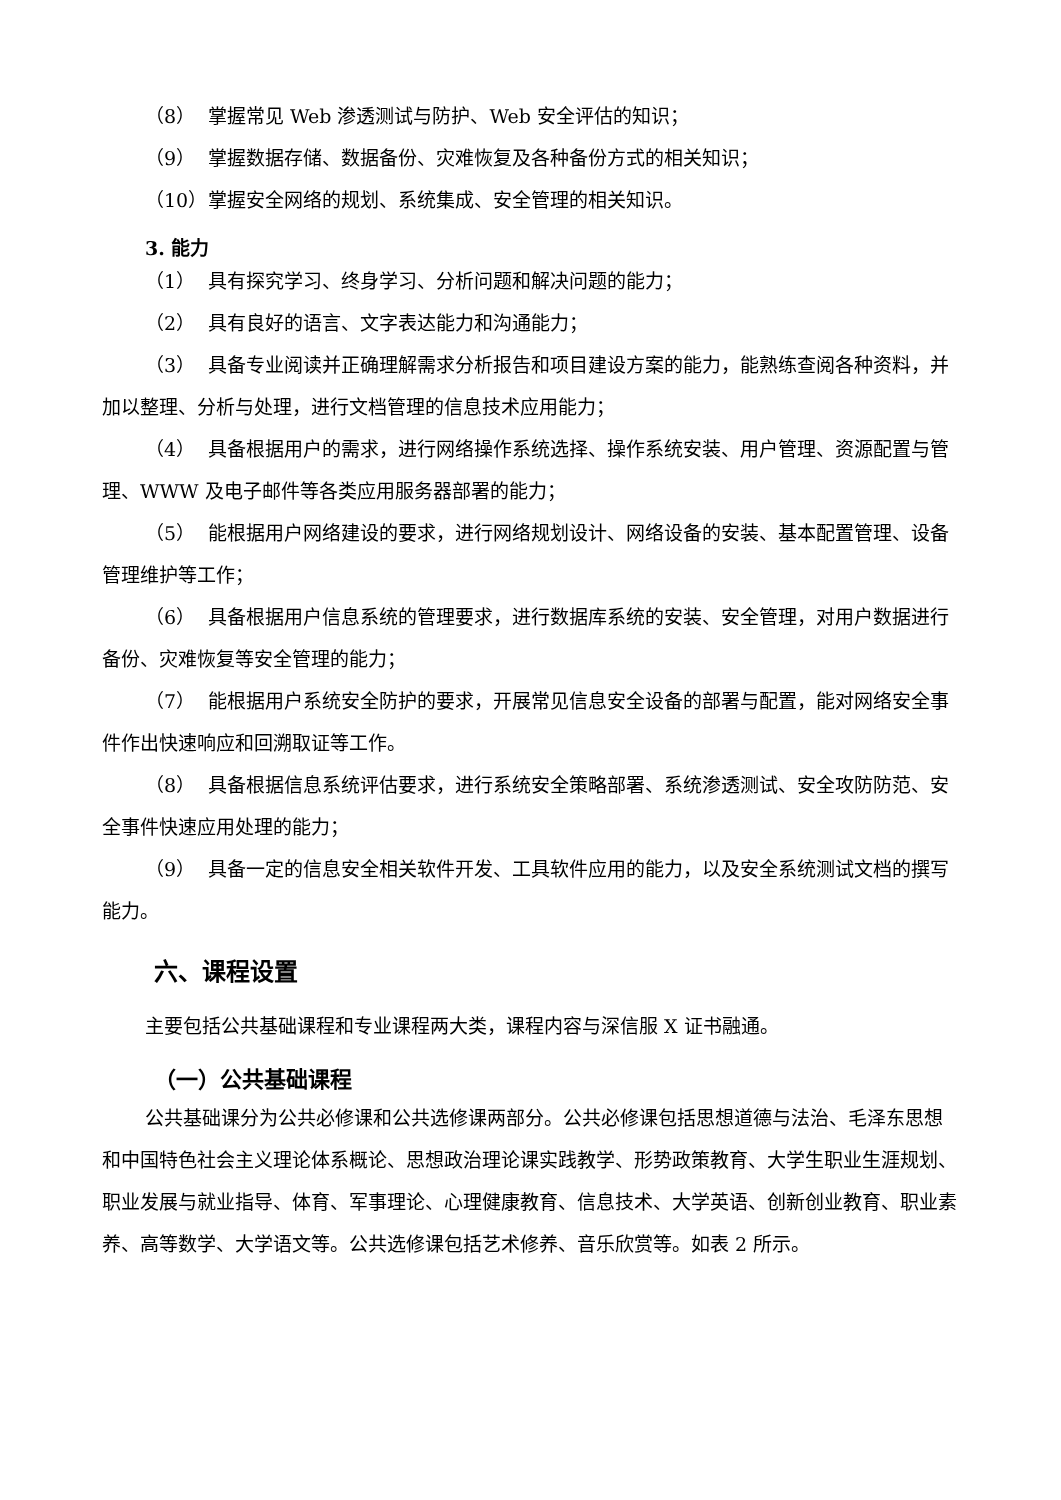（8） 掌握常见 Web 渗透测试与防护、Web 安全评估的知识；
（9） 掌握数据存储、数据备份、灾难恢复及各种备份方式的相关知识；
（10） 掌握安全网络的规划、系统集成、安全管理的相关知识。
3. 能力
（1） 具有探究学习、终身学习、分析问题和解决问题的能力；
（2） 具有良好的语言、文字表达能力和沟通能力；
（3） 具备专业阅读并正确理解需求分析报告和项目建设方案的能力，能熟练查阅各种资料，并加以整理、分析与处理，进行文档管理的信息技术应用能力；
（4） 具备根据用户的需求，进行网络操作系统选择、操作系统安装、用户管理、资源配置与管理、WWW 及电子邮件等各类应用服务器部署的能力；
（5） 能根据用户网络建设的要求，进行网络规划设计、网络设备的安装、基本配置管理、设备管理维护等工作；
（6） 具备根据用户信息系统的管理要求，进行数据库系统的安装、安全管理，对用户数据进行备份、灾难恢复等安全管理的能力；
（7） 能根据用户系统安全防护的要求，开展常见信息安全设备的部署与配置，能对网络安全事件作出快速响应和回溯取证等工作。
（8） 具备根据信息系统评估要求，进行系统安全策略部署、系统渗透测试、安全攻防防范、安全事件快速应用处理的能力；
（9） 具备一定的信息安全相关软件开发、工具软件应用的能力，以及安全系统测试文档的撰写能力。
六、课程设置
主要包括公共基础课程和专业课程两大类，课程内容与深信服 X 证书融通。
（一）公共基础课程
公共基础课分为公共必修课和公共选修课两部分。公共必修课包括思想道德与法治、毛泽东思想和中国特色社会主义理论体系概论、思想政治理论课实践教学、形势政策教育、大学生职业生涯规划、职业发展与就业指导、体育、军事理论、心理健康教育、信息技术、大学英语、创新创业教育、职业素养、高等数学、大学语文等。公共选修课包括艺术修养、音乐欣赏等。如表 2 所示。